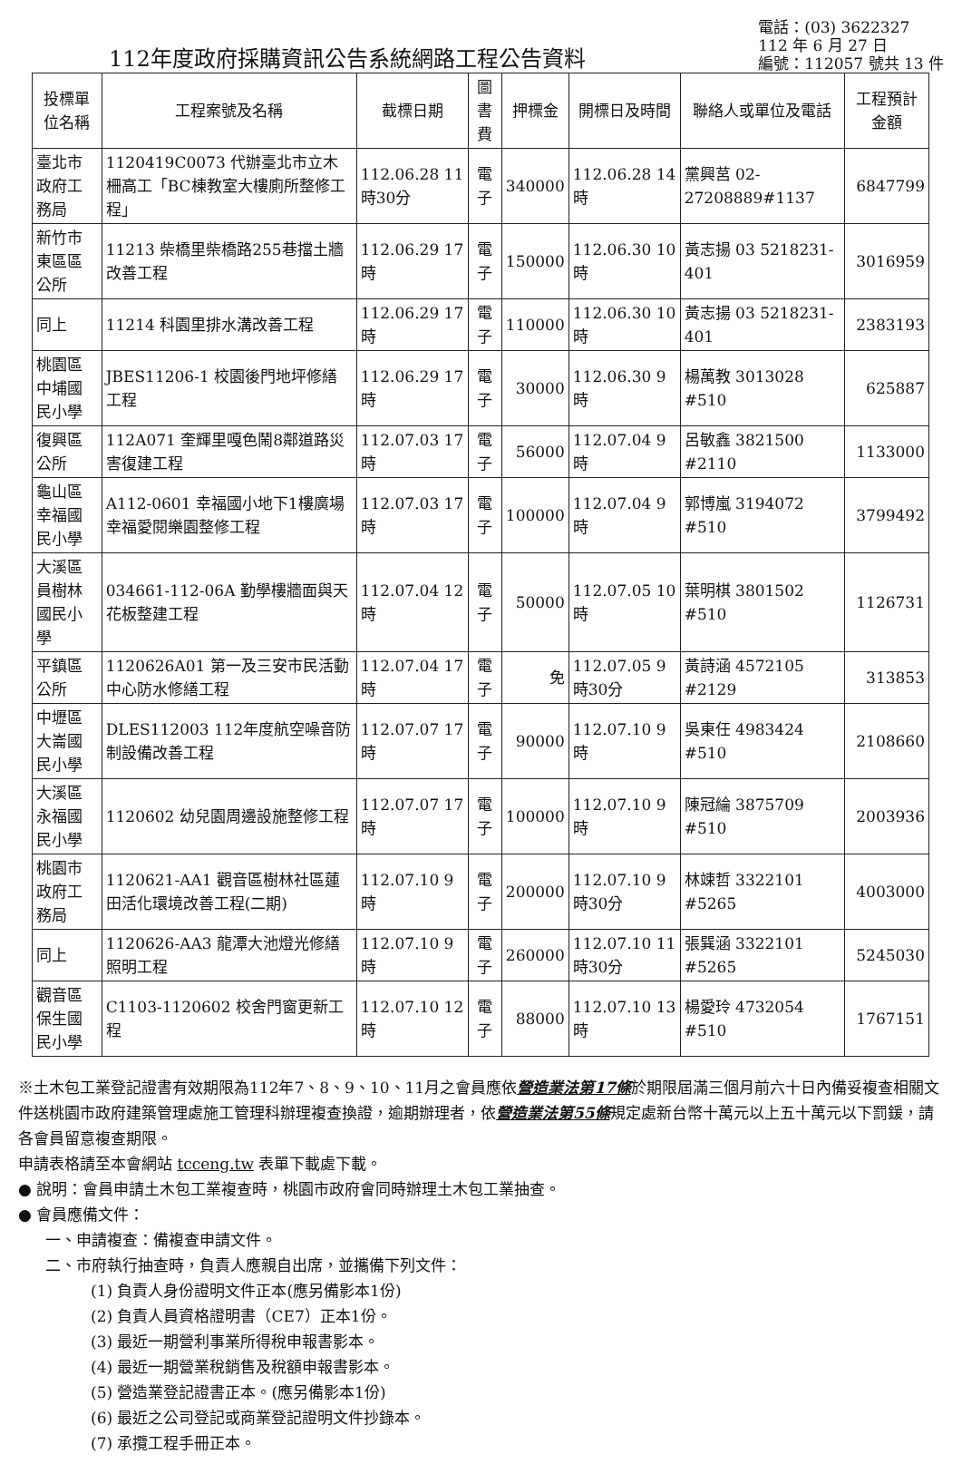112年度政府採購資訊公告系統網路工程公告資料
電話：(03) 3622327
112 年 6 月 27 日
編號：112057 號共 13 件
| 投標單位名稱 | 工程案號及名稱 | 截標日期 | 圖書費 | 押標金 | 開標日及時間 | 聯絡人或單位及電話 | 工程預計金額 |
| --- | --- | --- | --- | --- | --- | --- | --- |
| 臺北市政府工務局 | 1120419C0073 代辦臺北市立木柵高工「BC棟教室大樓廁所整修工程」 | 112.06.28 11時30分 | 電子 | 340000 | 112.06.28 14時 | 黨興莒 02-27208889#1137 | 6847799 |
| 新竹市東區區公所 | 11213 柴橋里柴橋路255巷擋土牆改善工程 | 112.06.29 17時 | 電子 | 150000 | 112.06.30 10時 | 黃志揚 03 5218231-401 | 3016959 |
| 同上 | 11214 科園里排水溝改善工程 | 112.06.29 17時 | 電子 | 110000 | 112.06.30 10時 | 黃志揚 03 5218231-401 | 2383193 |
| 桃園區中埔國民小學 | JBES11206-1 校園後門地坪修繕工程 | 112.06.29 17時 | 電子 | 30000 | 112.06.30 9時 | 楊萬教 3013028 #510 | 625887 |
| 復興區公所 | 112A071 奎輝里嘎色鬧8鄰道路災害復建工程 | 112.07.03 17時 | 電子 | 56000 | 112.07.04 9時 | 呂敏鑫 3821500 #2110 | 1133000 |
| 龜山區幸福國民小學 | A112-0601 幸福國小地下1樓廣場幸福愛閱樂園整修工程 | 112.07.03 17時 | 電子 | 100000 | 112.07.04 9時 | 郭博嵐 3194072 #510 | 3799492 |
| 大溪區員樹林國民小學 | 034661-112-06A 勤學樓牆面與天花板整建工程 | 112.07.04 12時 | 電子 | 50000 | 112.07.05 10時 | 葉明棋 3801502 #510 | 1126731 |
| 平鎮區公所 | 1120626A01 第一及三安市民活動中心防水修繕工程 | 112.07.04 17時 | 電子 | 免 | 112.07.05 9時30分 | 黃詩涵 4572105 #2129 | 313853 |
| 中壢區大崙國民小學 | DLES112003 112年度航空噪音防制設備改善工程 | 112.07.07 17時 | 電子 | 90000 | 112.07.10 9時 | 吳東任 4983424 #510 | 2108660 |
| 大溪區永福國民小學 | 1120602 幼兒園周邊設施整修工程 | 112.07.07 17時 | 電子 | 100000 | 112.07.10 9時 | 陳冠綸 3875709 #510 | 2003936 |
| 桃園市政府工務局 | 1120621-AA1 觀音區樹林社區蓮田活化環境改善工程(二期) | 112.07.10 9時 | 電子 | 200000 | 112.07.10 9時30分 | 林竦哲 3322101 #5265 | 4003000 |
| 同上 | 1120626-AA3 龍潭大池燈光修繕照明工程 | 112.07.10 9時 | 電子 | 260000 | 112.07.10 11時30分 | 張巽涵 3322101 #5265 | 5245030 |
| 觀音區保生國民小學 | C1103-1120602 校舍門窗更新工程 | 112.07.10 12時 | 電子 | 88000 | 112.07.10 13時 | 楊愛玲 4732054 #510 | 1767151 |
※土木包工業登記證書有效期限為112年7、8、9、10、11月之會員應依營造業法第17條於期限屆滿三個月前六十日內備妥複查相關文件送桃園市政府建築管理處施工管理科辦理複查換證，逾期辦理者，依營造業法第55條規定處新台幣十萬元以上五十萬元以下罰鍰，請各會員留意複查期限。
申請表格請至本會網站 tcceng.tw 表單下載處下載。
● 說明：會員申請土木包工業複查時，桃園市政府會同時辦理土木包工業抽查。
● 會員應備文件：
一、申請複查：備複查申請文件。
二、市府執行抽查時，負責人應親自出席，並攜備下列文件：
(1) 負責人身份證明文件正本(應另備影本1份)
(2) 負責人員資格證明書（CE7）正本1份。
(3) 最近一期營利事業所得稅申報書影本。
(4) 最近一期營業稅銷售及稅額申報書影本。
(5) 營造業登記證書正本。(應另備影本1份)
(6) 最近之公司登記或商業登記證明文件抄錄本。
(7) 承攬工程手冊正本。